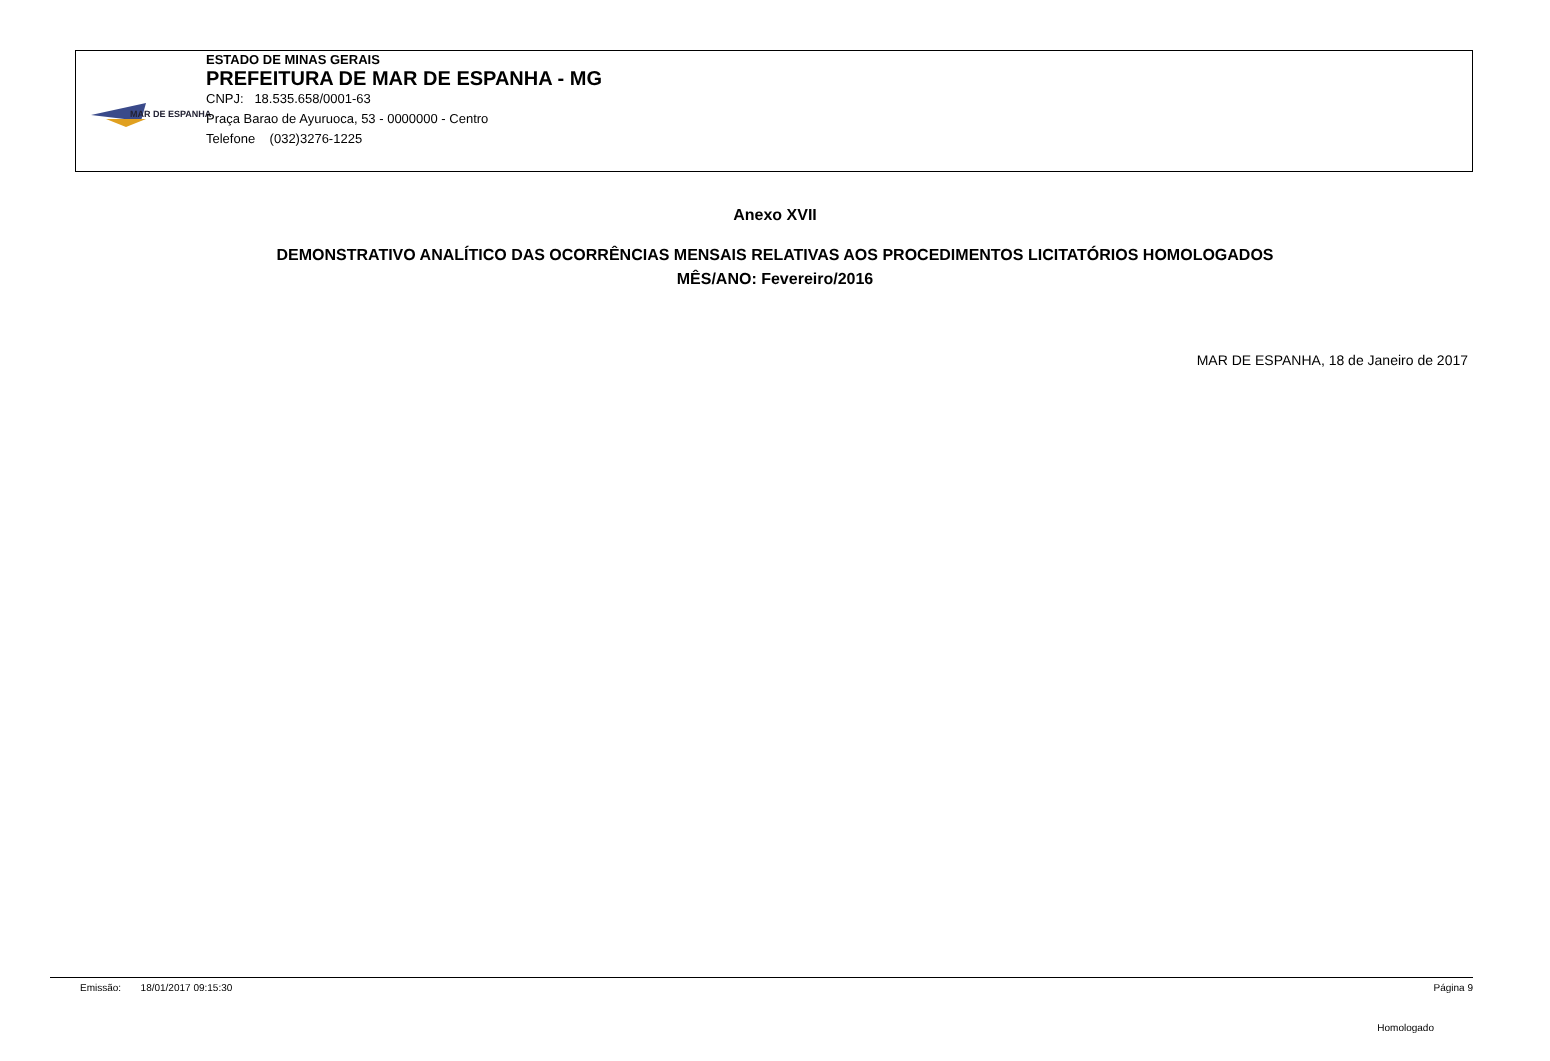MAR DE ESPANHA
ESTADO DE MINAS GERAIS
PREFEITURA DE MAR DE ESPANHA - MG
CNPJ: 18.535.658/0001-63
Praça Barao de Ayuruoca, 53 - 0000000 - Centro
Telefone (032)3276-1225
Anexo XVII
DEMONSTRATIVO ANALÍTICO DAS OCORRÊNCIAS MENSAIS RELATIVAS AOS PROCEDIMENTOS LICITATÓRIOS HOMOLOGADOS
MÊS/ANO: Fevereiro/2016
MAR DE ESPANHA, 18 de Janeiro de 2017
Emissão: 18/01/2017 09:15:30 Página 9
Homologado